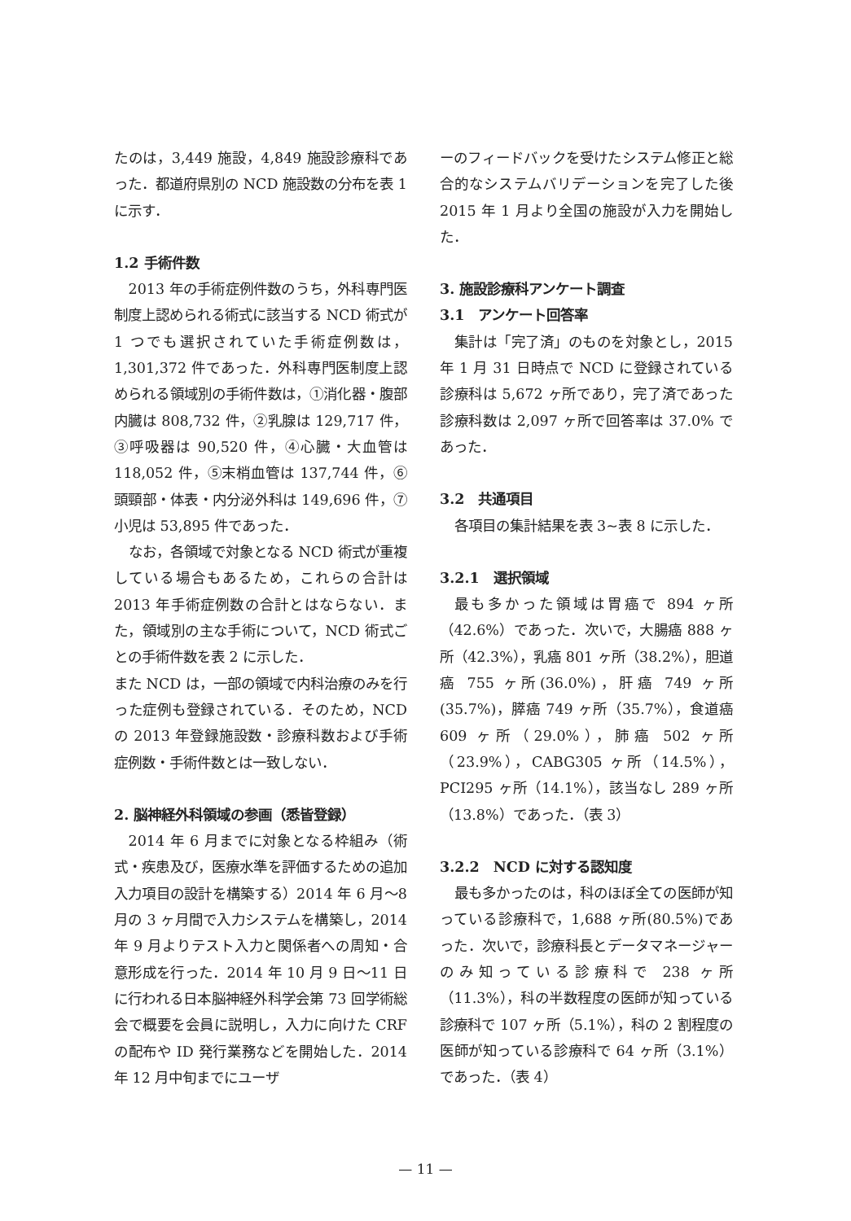たのは，3,449 施設，4,849 施設診療科であった．都道府県別の NCD 施設数の分布を表 1 に示す．
1.2 手術件数
2013 年の手術症例件数のうち，外科専門医制度上認められる術式に該当する NCD 術式が 1 つでも選択されていた手術症例数は，1,301,372 件であった．外科専門医制度上認められる領域別の手術件数は，①消化器・腹部内臓は 808,732 件，②乳腺は 129,717 件，③呼吸器は 90,520 件，④心臓・大血管は 118,052 件，⑤末梢血管は 137,744 件，⑥頭頸部・体表・内分泌外科は 149,696 件，⑦小児は 53,895 件であった．
なお，各領域で対象となる NCD 術式が重複している場合もあるため，これらの合計は 2013 年手術症例数の合計とはならない．また，領域別の主な手術について，NCD 術式ごとの手術件数を表 2 に示した．
また NCD は，一部の領域で内科治療のみを行った症例も登録されている．そのため，NCD の 2013 年登録施設数・診療科数および手術症例数・手術件数とは一致しない．
2. 脳神経外科領域の参画（悉皆登録）
2014 年 6 月までに対象となる枠組み（術式・疾患及び，医療水準を評価するための追加入力項目の設計を構築する）2014 年 6 月～8 月の 3 ヶ月間で入力システムを構築し，2014 年 9 月よりテスト入力と関係者への周知・合意形成を行った．2014 年 10 月 9 日～11 日に行われる日本脳神経外科学会第 73 回学術総会で概要を会員に説明し，入力に向けた CRF の配布や ID 発行業務などを開始した．2014 年 12 月中旬までにユーザ
ーのフィードバックを受けたシステム修正と総合的なシステムバリデーションを完了した後 2015 年 1 月より全国の施設が入力を開始した．
3. 施設診療科アンケート調査
3.1　アンケート回答率
集計は「完了済」のものを対象とし，2015 年 1 月 31 日時点で NCD に登録されている診療科は 5,672 ヶ所であり，完了済であった診療科数は 2,097 ヶ所で回答率は 37.0% であった．
3.2　共通項目
各項目の集計結果を表 3~表 8 に示した．
3.2.1　選択領域
最も多かった領域は胃癌で 894 ヶ所（42.6%）であった．次いで，大腸癌 888 ヶ所（42.3%），乳癌 801 ヶ所（38.2%），胆道癌 755 ヶ所(36.0%)，肝癌 749 ヶ所(35.7%)，膵癌 749 ヶ所（35.7%），食道癌 609 ヶ所（29.0%），肺癌 502 ヶ所（23.9%），CABG305 ヶ所（14.5%），PCI295 ヶ所（14.1%），該当なし 289 ヶ所（13.8%）であった．（表 3）
3.2.2　NCD に対する認知度
最も多かったのは，科のほぼ全ての医師が知っている診療科で，1,688 ヶ所(80.5%)であった．次いで，診療科長とデータマネージャーのみ知っている診療科で 238 ヶ所（11.3%），科の半数程度の医師が知っている診療科で 107 ヶ所（5.1%），科の 2 割程度の医師が知っている診療科で 64 ヶ所（3.1%）であった．（表 4）
— 11 —